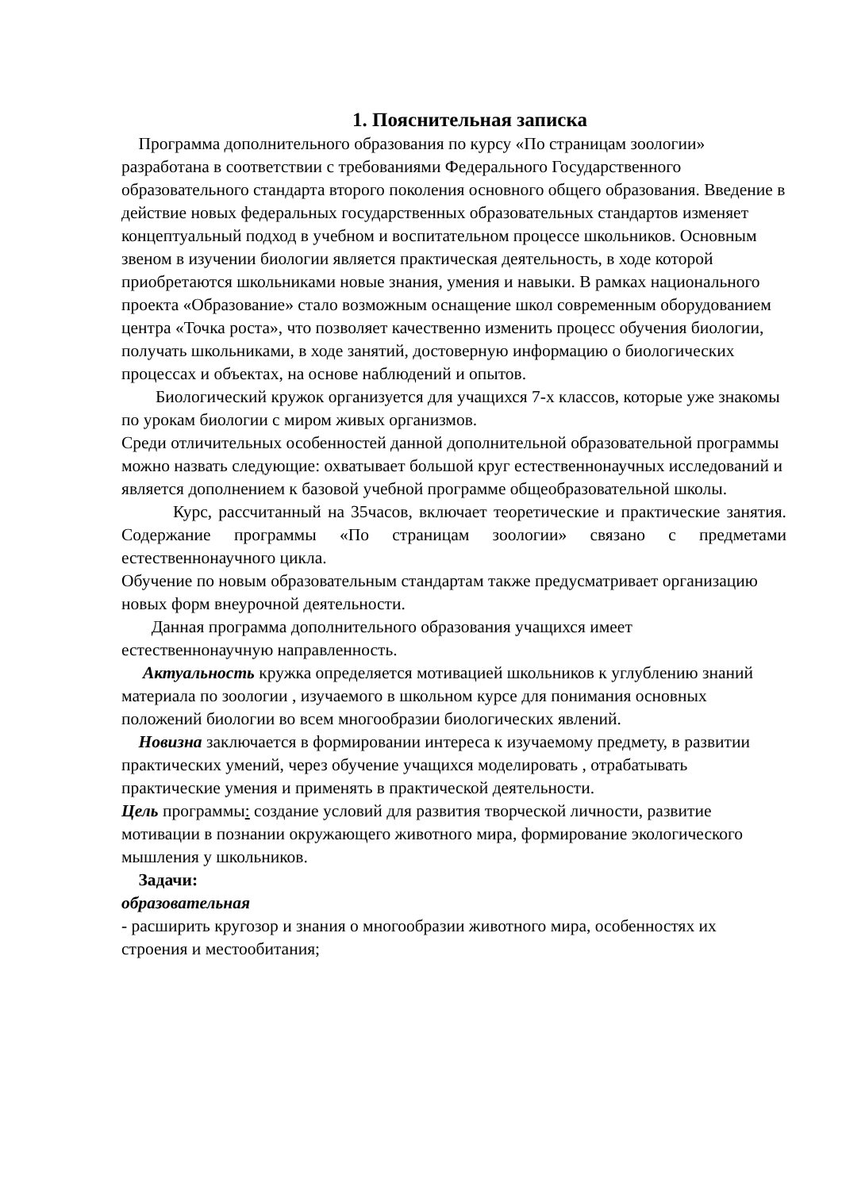1. Пояснительная записка
Программа дополнительного образования по курсу «По страницам зоологии» разработана в соответствии с требованиями Федерального Государственного образовательного стандарта второго поколения основного общего образования. Введение в действие новых федеральных государственных образовательных стандартов изменяет концептуальный подход в учебном и воспитательном процессе школьников. Основным звеном в изучении биологии является практическая деятельность, в ходе которой приобретаются школьниками новые знания, умения и навыки. В рамках национального проекта «Образование» стало возможным оснащение школ современным оборудованием центра «Точка роста», что позволяет качественно изменить процесс обучения биологии, получать школьниками, в ходе занятий, достоверную информацию о биологических процессах и объектах, на основе наблюдений и опытов.
Биологический кружок организуется для учащихся 7-х классов, которые уже знакомы по урокам биологии с миром живых организмов.
Среди отличительных особенностей данной дополнительной образовательной программы можно назвать следующие: охватывает большой круг естественнонаучных исследований и является дополнением к базовой учебной программе общеобразовательной школы.
Курс, рассчитанный на 35часов, включает теоретические и практические занятия. Содержание программы «По страницам зоологии» связано с предметами естественнонаучного цикла.
Обучение по новым образовательным стандартам также предусматривает организацию новых форм внеурочной деятельности.
Данная программа дополнительного образования учащихся имеет естественнонаучную направленность.
Актуальность кружка определяется мотивацией школьников к углублению знаний материала по зоологии , изучаемого в школьном курсе для понимания основных положений биологии во всем многообразии биологических явлений.
Новизна заключается в формировании интереса к изучаемому предмету, в развитии практических умений, через обучение учащихся моделировать , отрабатывать практические умения и применять в практической деятельности.
Цель программы: создание условий для развития творческой личности, развитие мотивации в познании окружающего животного мира, формирование экологического мышления у школьников.
Задачи:
образовательная
- расширить кругозор и знания о многообразии животного мира, особенностях их строения и местообитания;